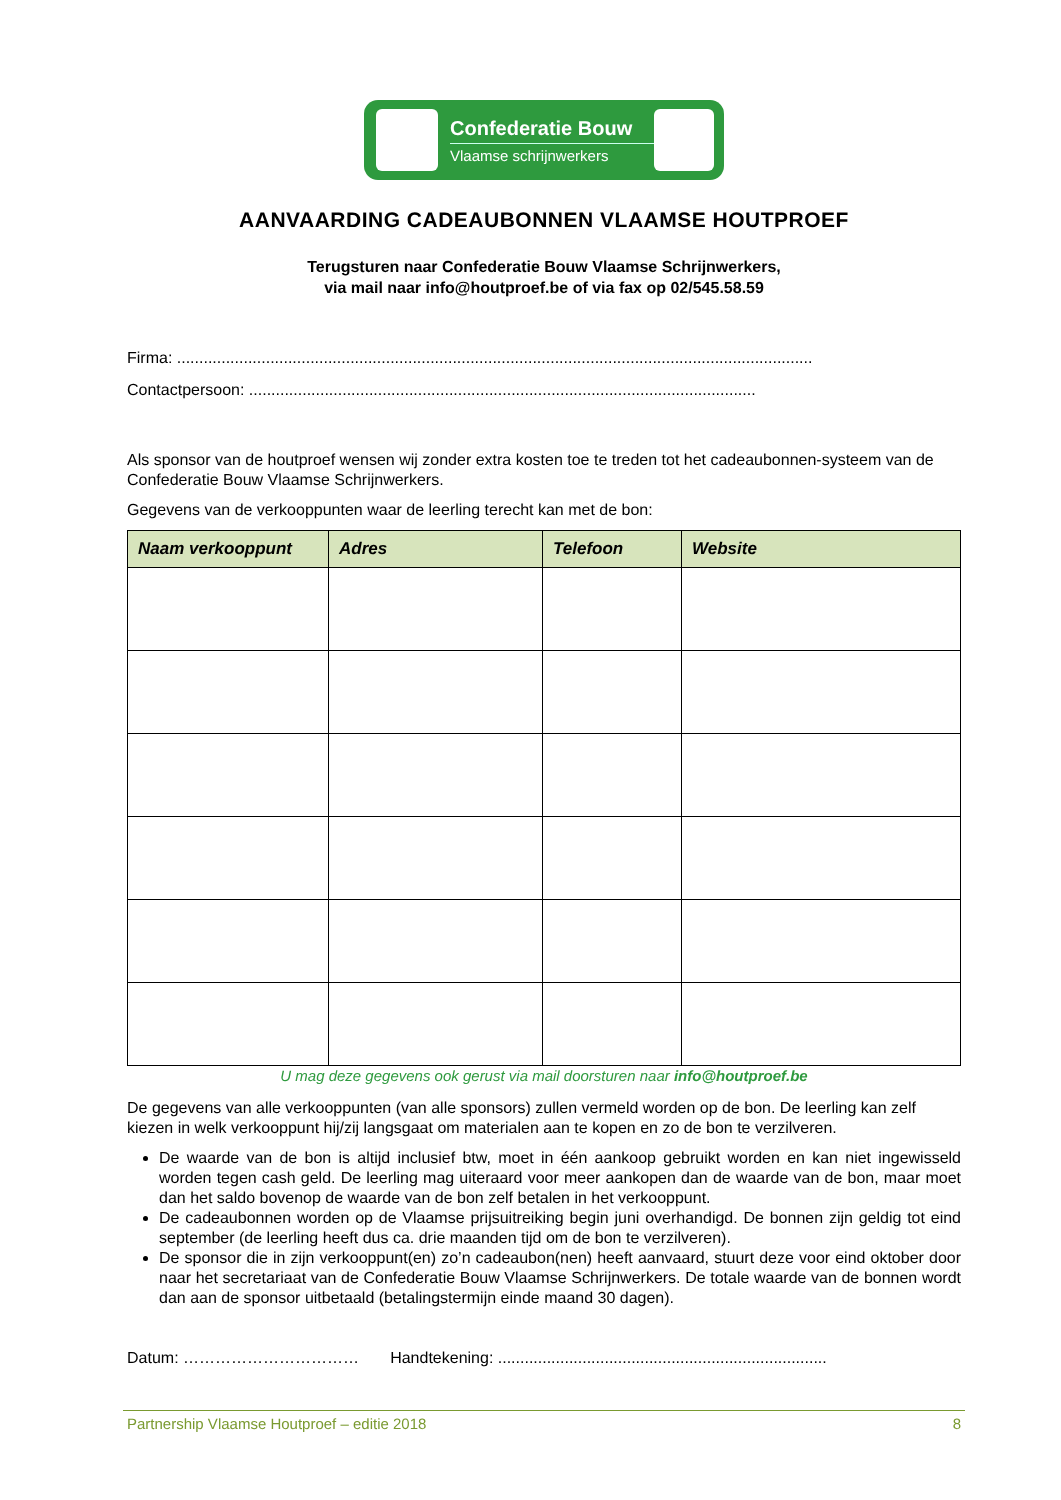Confederatie Bouw
Vlaamse schrijnwerkers
AANVAARDING CADEAUBONNEN VLAAMSE HOUTPROEF
Terugsturen naar Confederatie Bouw Vlaamse Schrijnwerkers,
via mail naar info@houtproef.be of via fax op 02/545.58.59
Firma: ...............................................................................................................................................
Contactpersoon: ..................................................................................................................
Als sponsor van de houtproef wensen wij zonder extra kosten toe te treden tot het cadeaubonnen-systeem van de Confederatie Bouw Vlaamse Schrijnwerkers.
Gegevens van de verkooppunten waar de leerling terecht kan met de bon:
| Naam verkooppunt | Adres | Telefoon | Website |
| --- | --- | --- | --- |
U mag deze gegevens ook gerust via mail doorsturen naar info@houtproef.be
De gegevens van alle verkooppunten (van alle sponsors) zullen vermeld worden op de bon. De leerling kan zelf kiezen in welk verkooppunt hij/zij langsgaat om materialen aan te kopen en zo de bon te verzilveren.
De waarde van de bon is altijd inclusief btw, moet in één aankoop gebruikt worden en kan niet ingewisseld worden tegen cash geld. De leerling mag uiteraard voor meer aankopen dan de waarde van de bon, maar moet dan het saldo bovenop de waarde van de bon zelf betalen in het verkooppunt.
De cadeaubonnen worden op de Vlaamse prijsuitreiking begin juni overhandigd. De bonnen zijn geldig tot eind september (de leerling heeft dus ca. drie maanden tijd om de bon te verzilveren).
De sponsor die in zijn verkooppunt(en) zo’n cadeaubon(nen) heeft aanvaard, stuurt deze voor eind oktober door naar het secretariaat van de Confederatie Bouw Vlaamse Schrijnwerkers. De totale waarde van de bonnen wordt dan aan de sponsor uitbetaald (betalingstermijn einde maand 30 dagen).
Datum: …………………………… Handtekening: ..........................................................................
Partnership Vlaamse Houtproef – editie 2018 8